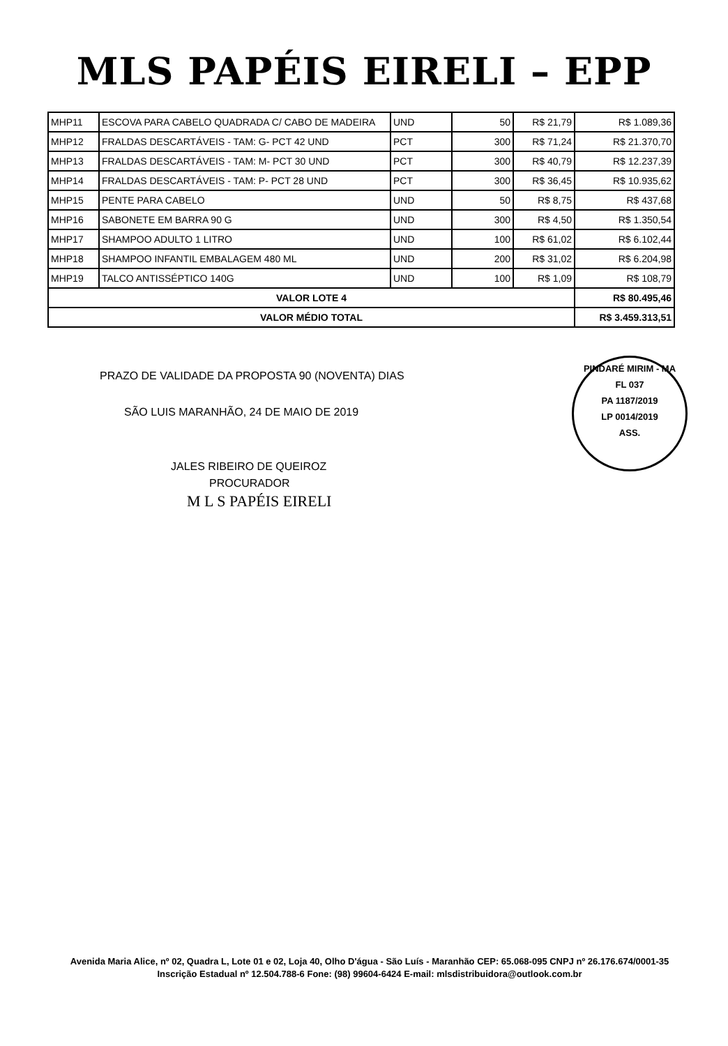MLS PAPÉIS EIRELI – EPP
| MHP11 | ESCOVA PARA CABELO QUADRADA C/ CABO DE MADEIRA | UND | 50 | R$ 21,79 | R$ 1.089,36 |
| MHP12 | FRALDAS DESCARTÁVEIS - TAM: G- PCT 42 UND | PCT | 300 | R$ 71,24 | R$ 21.370,70 |
| MHP13 | FRALDAS DESCARTÁVEIS - TAM: M- PCT 30 UND | PCT | 300 | R$ 40,79 | R$ 12.237,39 |
| MHP14 | FRALDAS DESCARTÁVEIS - TAM: P- PCT 28 UND | PCT | 300 | R$ 36,45 | R$ 10.935,62 |
| MHP15 | PENTE PARA CABELO | UND | 50 | R$ 8,75 | R$ 437,68 |
| MHP16 | SABONETE EM BARRA 90 G | UND | 300 | R$ 4,50 | R$ 1.350,54 |
| MHP17 | SHAMPOO ADULTO 1 LITRO | UND | 100 | R$ 61,02 | R$ 6.102,44 |
| MHP18 | SHAMPOO INFANTIL EMBALAGEM 480 ML | UND | 200 | R$ 31,02 | R$ 6.204,98 |
| MHP19 | TALCO ANTISSÉPTICO 140G | UND | 100 | R$ 1,09 | R$ 108,79 |
| VALOR LOTE 4 | | | | | R$ 80.495,46 |
| VALOR MÉDIO TOTAL | | | | | R$ 3.459.313,51 |
PRAZO DE VALIDADE DA PROPOSTA 90 (NOVENTA) DIAS
SÃO LUIS MARANHÃO, 24 DE MAIO DE 2019
JALES RIBEIRO DE QUEIROZ
PROCURADOR
M L S PAPÉIS EIRELI
PINDARÉ MIRIM - MA
FL 037
PA 1187/2019
LP 0014/2019
ASS.
Avenida Maria Alice, nº 02, Quadra L, Lote 01 e 02, Loja 40, Olho D'água - São Luís - Maranhão CEP: 65.068-095 CNPJ nº 26.176.674/0001-35 Inscrição Estadual nº 12.504.788-6 Fone: (98) 99604-6424 E-mail: mlsdistribuidora@outlook.com.br